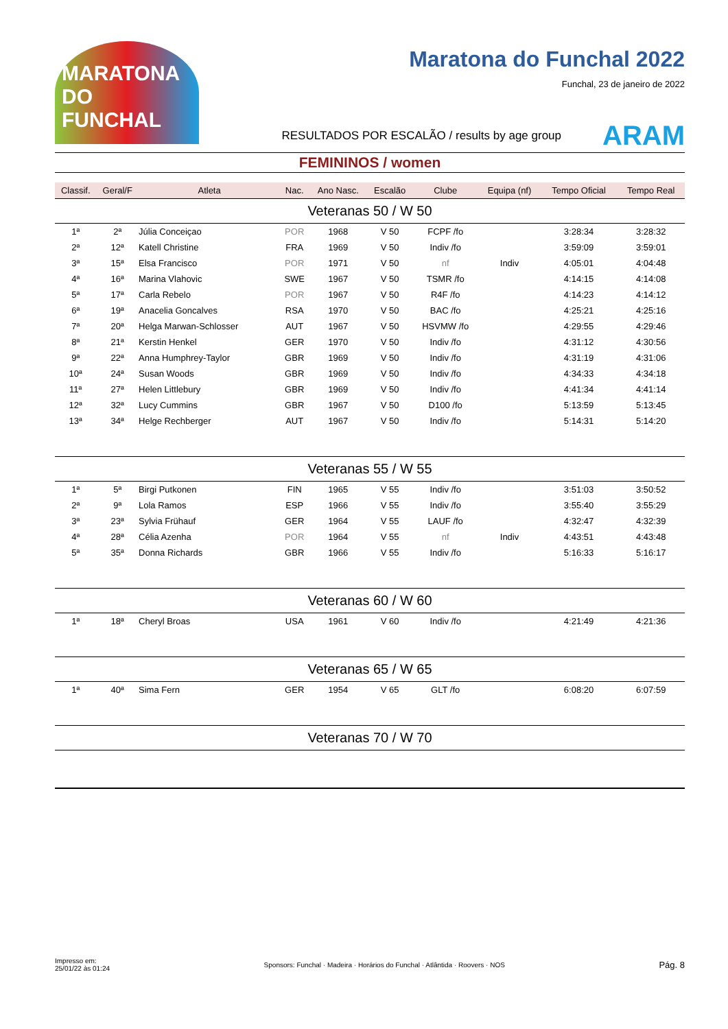MARATONA DO FUNCHAL
Maratona do Funchal 2022
Funchal, 23 de janeiro de 2022
RESULTADOS POR ESCALÃO / results by age group ARAM
FEMININOS / women
| Classif. | Geral/F | Atleta | Nac. | Ano Nasc. | Escalão | Clube | Equipa (nf) | Tempo Oficial | Tempo Real |
| --- | --- | --- | --- | --- | --- | --- | --- | --- | --- |
| Veteranas 50 / W 50 | | | | | | | | | |
| 1ª | 2ª | Júlia Conceiçao | POR | 1968 | V 50 | FCPF /fo | | 3:28:34 | 3:28:32 |
| 2ª | 12ª | Katell Christine | FRA | 1969 | V 50 | Indiv /fo | | 3:59:09 | 3:59:01 |
| 3ª | 15ª | Elsa Francisco | POR | 1971 | V 50 | nf | Indiv | 4:05:01 | 4:04:48 |
| 4ª | 16ª | Marina Vlahovic | SWE | 1967 | V 50 | TSMR /fo | | 4:14:15 | 4:14:08 |
| 5ª | 17ª | Carla Rebelo | POR | 1967 | V 50 | R4F /fo | | 4:14:23 | 4:14:12 |
| 6ª | 19ª | Anacelia Goncalves | RSA | 1970 | V 50 | BAC /fo | | 4:25:21 | 4:25:16 |
| 7ª | 20ª | Helga Marwan-Schlosser | AUT | 1967 | V 50 | HSVMW /fo | | 4:29:55 | 4:29:46 |
| 8ª | 21ª | Kerstin Henkel | GER | 1970 | V 50 | Indiv /fo | | 4:31:12 | 4:30:56 |
| 9ª | 22ª | Anna Humphrey-Taylor | GBR | 1969 | V 50 | Indiv /fo | | 4:31:19 | 4:31:06 |
| 10ª | 24ª | Susan Woods | GBR | 1969 | V 50 | Indiv /fo | | 4:34:33 | 4:34:18 |
| 11ª | 27ª | Helen Littlebury | GBR | 1969 | V 50 | Indiv /fo | | 4:41:34 | 4:41:14 |
| 12ª | 32ª | Lucy Cummins | GBR | 1967 | V 50 | D100 /fo | | 5:13:59 | 5:13:45 |
| 13ª | 34ª | Helge Rechberger | AUT | 1967 | V 50 | Indiv /fo | | 5:14:31 | 5:14:20 |
| Veteranas 55 / W 55 | | | | | | | | | |
| 1ª | 5ª | Birgi Putkonen | FIN | 1965 | V 55 | Indiv /fo | | 3:51:03 | 3:50:52 |
| 2ª | 9ª | Lola Ramos | ESP | 1966 | V 55 | Indiv /fo | | 3:55:40 | 3:55:29 |
| 3ª | 23ª | Sylvia Frühauf | GER | 1964 | V 55 | LAUF /fo | | 4:32:47 | 4:32:39 |
| 4ª | 28ª | Célia Azenha | POR | 1964 | V 55 | nf | Indiv | 4:43:51 | 4:43:48 |
| 5ª | 35ª | Donna Richards | GBR | 1966 | V 55 | Indiv /fo | | 5:16:33 | 5:16:17 |
| Veteranas 60 / W 60 | | | | | | | | | |
| 1ª | 18ª | Cheryl Broas | USA | 1961 | V 60 | Indiv /fo | | 4:21:49 | 4:21:36 |
| Veteranas 65 / W 65 | | | | | | | | | |
| 1ª | 40ª | Sima Fern | GER | 1954 | V 65 | GLT /fo | | 6:08:20 | 6:07:59 |
| Veteranas 70 / W 70 | | | | | | | | | |
Impresso em:
25/01/22 às 01:24 Sponsors: Funchal · Madeira · Horários do Funchal · Atlântida · Roovers · NOS Pág. 8